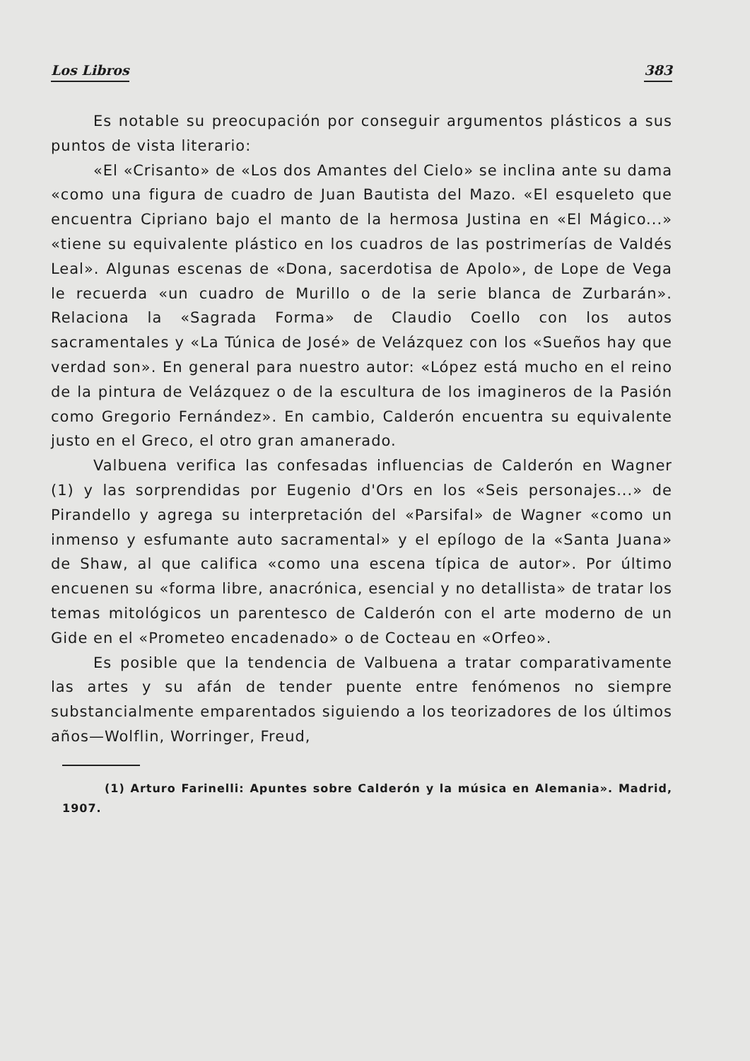Los Libros 383
Es notable su preocupación por conseguir argumentos plásticos a sus puntos de vista literario:
«El «Crisanto» de «Los dos Amantes del Cielo» se inclina ante su dama «como una figura de cuadro de Juan Bautista del Mazo. «El esqueleto que encuentra Cipriano bajo el manto de la hermosa Justina en «El Mágico...» «tiene su equivalente plástico en los cuadros de las postrimerías de Valdés Leal». Algunas escenas de «Dona, sacerdotisa de Apolo», de Lope de Vega le recuerda «un cuadro de Murillo o de la serie blanca de Zurbarán». Relaciona la «Sagrada Forma» de Claudio Coello con los autos sacramentales y «La Túnica de José» de Velázquez con los «Sueños hay que verdad son». En general para nuestro autor: «López está mucho en el reino de la pintura de Velázquez o de la escultura de los imagineros de la Pasión como Gregorio Fernández». En cambio, Calderón encuentra su equivalente justo en el Greco, el otro gran amanerado.
Valbuena verifica las confesadas influencias de Calderón en Wagner (1) y las sorprendidas por Eugenio d'Ors en los «Seis personajes...» de Pirandello y agrega su interpretación del «Parsifal» de Wagner «como un inmenso y esfumante auto sacramental» y el epílogo de la «Santa Juana» de Shaw, al que califica «como una escena típica de autor». Por último encuenen su «forma libre, anacrónica, esencial y no detallista» de tratar los temas mitológicos un parentesco de Calderón con el arte moderno de un Gide en el «Prometeo encadenado» o de Cocteau en «Orfeo».
Es posible que la tendencia de Valbuena a tratar comparativamente las artes y su afán de tender puente entre fenómenos no siempre substancialmente emparentados siguiendo a los teorizadores de los últimos años—Wolflin, Worringer, Freud,
(1) Arturo Farinelli: Apuntes sobre Calderón y la música en Alemania». Madrid, 1907.